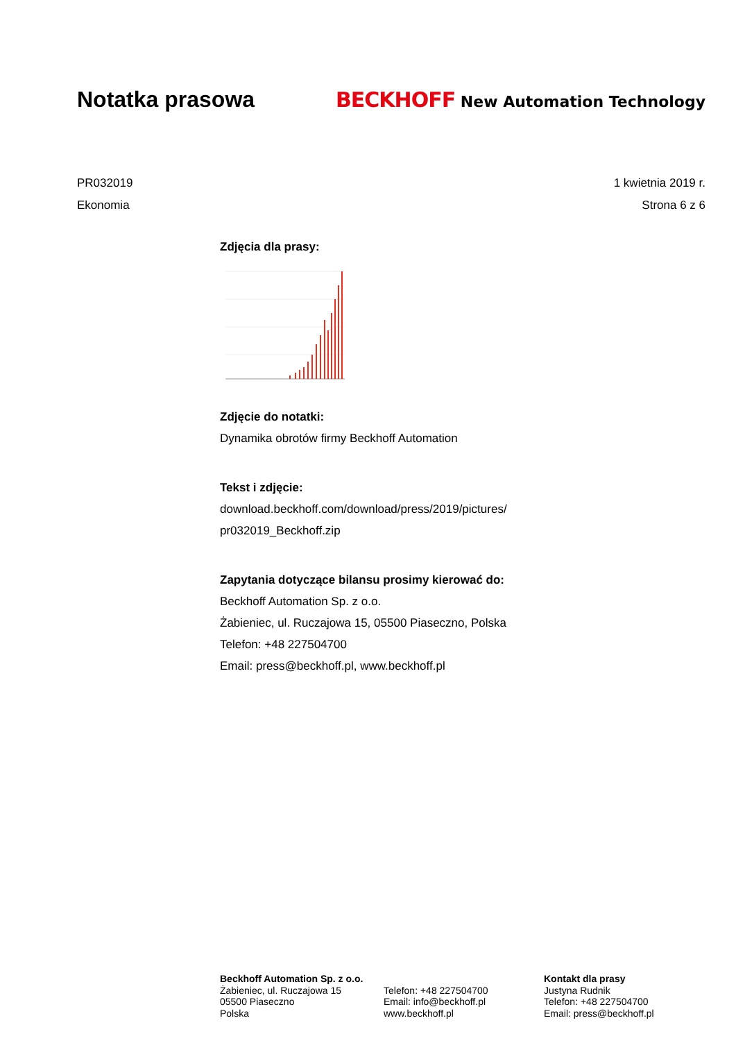Notatka prasowa
BECKHOFF New Automation Technology
PR032019 1 kwietnia 2019 r.
Ekonomia Strona 6 z 6
Zdjęcia dla prasy:
Zdjęcie do notatki:
Dynamika obrotów firmy Beckhoff Automation
Tekst i zdjęcie:
download.beckhoff.com/download/press/2019/pictures/
pr032019_Beckhoff.zip
Zapytania dotyczące bilansu prosimy kierować do:
Beckhoff Automation Sp. z o.o.
Żabieniec, ul. Ruczajowa 15, 05500 Piaseczno, Polska
Telefon: +48 227504700
Email: press@beckhoff.pl, www.beckhoff.pl
Beckhoff Automation Sp. z o.o.
Żabieniec, ul. Ruczajowa 15
05500 Piaseczno
Polska
Telefon: +48 227504700
Email: info@beckhoff.pl
www.beckhoff.pl
Kontakt dla prasy
Justyna Rudnik
Telefon: +48 227504700
Email: press@beckhoff.pl